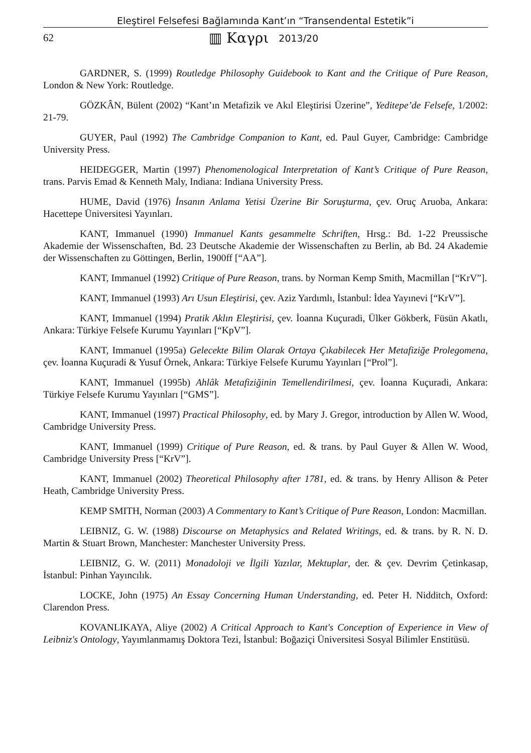Eleştirel Felsefesi Bağlamında Kant’ın “Transendental Estetik”i
62 ▥ Καγρι 2013/20
GARDNER, S. (1999) Routledge Philosophy Guidebook to Kant and the Critique of Pure Reason, London & New York: Routledge.
GÖZKÂN, Bülent (2002) “Kant’ın Metafizik ve Akıl Eleştirisi Üzerine”, Yeditepe’de Felsefe, 1/2002: 21-79.
GUYER, Paul (1992) The Cambridge Companion to Kant, ed. Paul Guyer, Cambridge: Cambridge University Press.
HEIDEGGER, Martin (1997) Phenomenological Interpretation of Kant’s Critique of Pure Reason, trans. Parvis Emad & Kenneth Maly, Indiana: Indiana University Press.
HUME, David (1976) İnsanın Anlama Yetisi Üzerine Bir Soruşturma, çev. Oruç Aruoba, Ankara: Hacettepe Üniversitesi Yayınları.
KANT, Immanuel (1990) Immanuel Kants gesammelte Schriften, Hrsg.: Bd. 1-22 Preussische Akademie der Wissenschaften, Bd. 23 Deutsche Akademie der Wissenschaften zu Berlin, ab Bd. 24 Akademie der Wissenschaften zu Göttingen, Berlin, 1900ff [“AA”].
KANT, Immanuel (1992) Critique of Pure Reason, trans. by Norman Kemp Smith, Macmillan [“KrV”].
KANT, Immanuel (1993) Arı Usun Eleştirisi, çev. Aziz Yardımlı, İstanbul: İdea Yayınevi [“KrV”].
KANT, Immanuel (1994) Pratik Aklın Eleştirisi, çev. İoanna Kuçuradi, Ülker Gökberk, Füsün Akatlı, Ankara: Türkiye Felsefe Kurumu Yayınları [“KpV”].
KANT, Immanuel (1995a) Gelecekte Bilim Olarak Ortaya Çıkabilecek Her Metafiziğe Prolegomena, çev. İoanna Kuçuradi & Yusuf Örnek, Ankara: Türkiye Felsefe Kurumu Yayınları [“Prol”].
KANT, Immanuel (1995b) Ahlâk Metafiziğinin Temellendirilmesi, çev. İoanna Kuçuradi, Ankara: Türkiye Felsefe Kurumu Yayınları [“GMS”].
KANT, Immanuel (1997) Practical Philosophy, ed. by Mary J. Gregor, introduction by Allen W. Wood, Cambridge University Press.
KANT, Immanuel (1999) Critique of Pure Reason, ed. & trans. by Paul Guyer & Allen W. Wood, Cambridge University Press [“KrV”].
KANT, Immanuel (2002) Theoretical Philosophy after 1781, ed. & trans. by Henry Allison & Peter Heath, Cambridge University Press.
KEMP SMITH, Norman (2003) A Commentary to Kant’s Critique of Pure Reason, London: Macmillan.
LEIBNIZ, G. W. (1988) Discourse on Metaphysics and Related Writings, ed. & trans. by R. N. D. Martin & Stuart Brown, Manchester: Manchester University Press.
LEIBNIZ, G. W. (2011) Monadoloji ve İlgili Yazılar, Mektuplar, der. & çev. Devrim Çetinkasap, İstanbul: Pinhan Yayıncılık.
LOCKE, John (1975) An Essay Concerning Human Understanding, ed. Peter H. Nidditch, Oxford: Clarendon Press.
KOVANLIKAYA, Aliye (2002) A Critical Approach to Kant's Conception of Experience in View of Leibniz's Ontology, Yayımlanmamış Doktora Tezi, İstanbul: Boğaziçi Üniversitesi Sosyal Bilimler Enstitüsü.